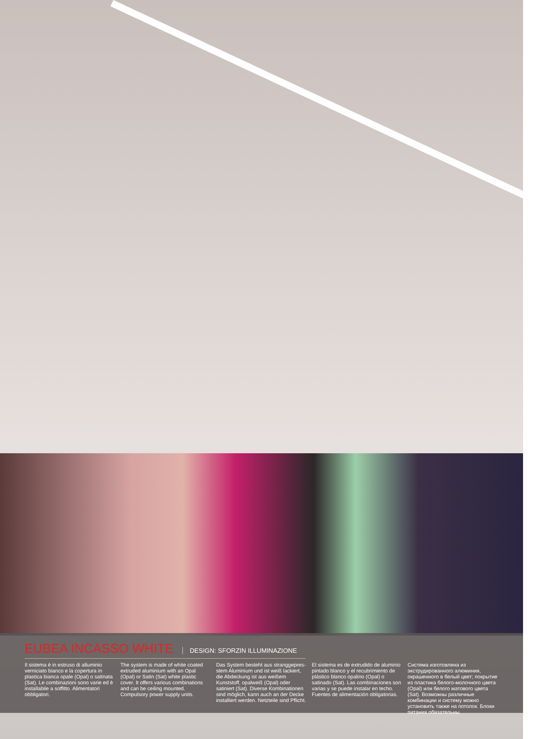EUBEA INCASSO WHITE
DESIGN: SFORZIN ILLUMINAZIONE
Il sistema è in estruso di alluminio verniciato bianco e la copertura in plastica bianca opale (Opal) o satinata (Sat). Le combinazioni sono varie ed è installabile a soffitto. Alimentatori obbligatori.
The system is made of white coated extruded aluminium with an Opal (Opal) or Satin (Sat) white plastic cover. It offers various combinations and can be ceiling mounted. Compulsory power supply units.
Das System besteht aus stranggepres-stem Aluminium und ist weiß lackiert, die Abdeckung ist aus weißem Kunststoff, opalweiß (Opal) oder satiniert (Sat). Diverse Kombinationen sind möglich, kann auch an der Decke installiert werden. Netzteile sind Pflicht.
El sistema es de extrudido de aluminio pintado blanco y el recubrimiento de plástico blanco opalino (Opal) o satinado (Sat). Las combinaciones son varias y se puede instalar en techo. Fuentes de alimentación obligatorias.
Система изготовлена из экструдированного алюминия, окрашенного в белый цвет; покрытие из пластика белого-молочного цвета (Opal) или белого матового цвета (Sat). Возможны различные комбинации и систему можно установить также на потолок. Блоки питания обязательны.